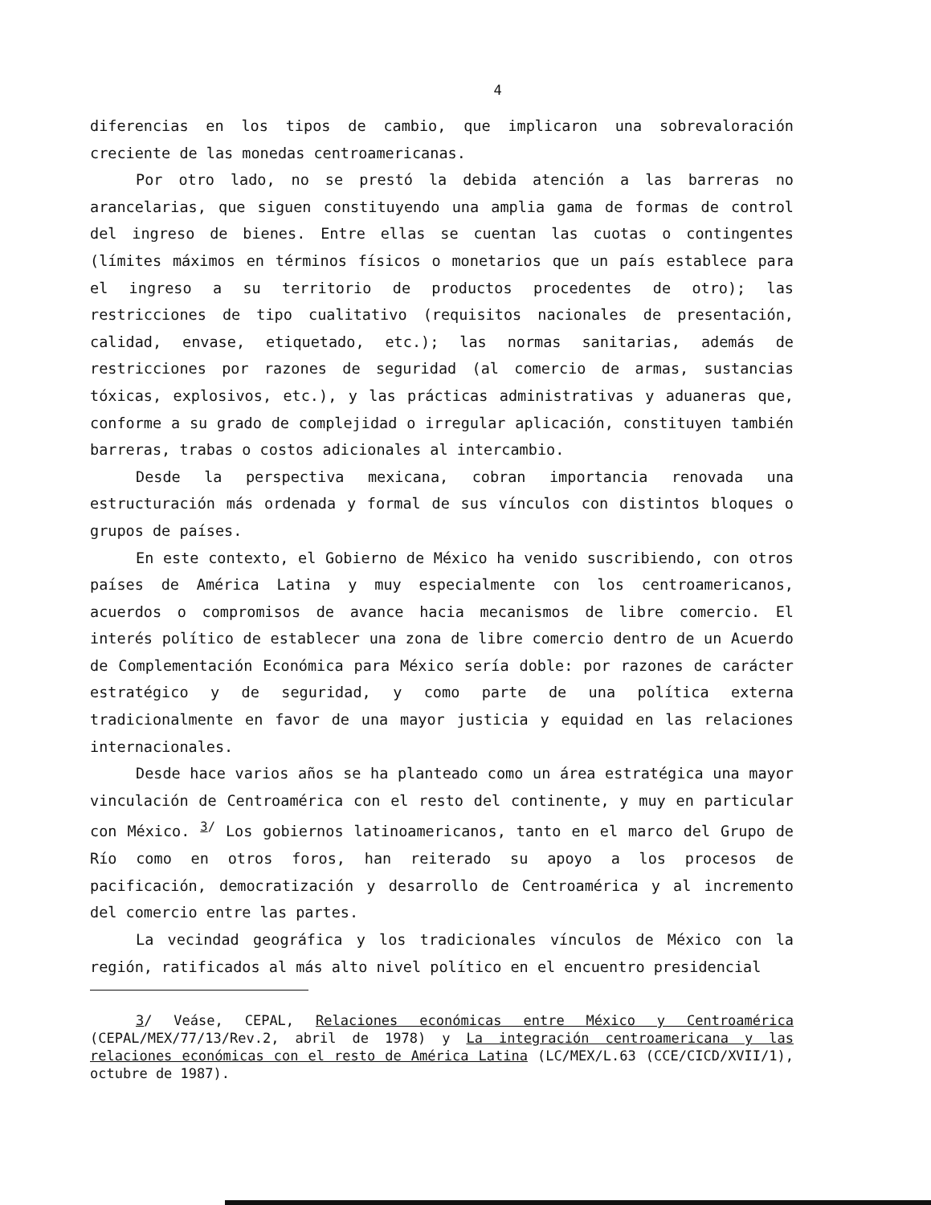4
diferencias en los tipos de cambio, que implicaron una sobrevaloración creciente de las monedas centroamericanas.
Por otro lado, no se prestó la debida atención a las barreras no arancelarias, que siguen constituyendo una amplia gama de formas de control del ingreso de bienes. Entre ellas se cuentan las cuotas o contingentes (límites máximos en términos físicos o monetarios que un país establece para el ingreso a su territorio de productos procedentes de otro); las restricciones de tipo cualitativo (requisitos nacionales de presentación, calidad, envase, etiquetado, etc.); las normas sanitarias, además de restricciones por razones de seguridad (al comercio de armas, sustancias tóxicas, explosivos, etc.), y las prácticas administrativas y aduaneras que, conforme a su grado de complejidad o irregular aplicación, constituyen también barreras, trabas o costos adicionales al intercambio.
Desde la perspectiva mexicana, cobran importancia renovada una estructuración más ordenada y formal de sus vínculos con distintos bloques o grupos de países.
En este contexto, el Gobierno de México ha venido suscribiendo, con otros países de América Latina y muy especialmente con los centroamericanos, acuerdos o compromisos de avance hacia mecanismos de libre comercio. El interés político de establecer una zona de libre comercio dentro de un Acuerdo de Complementación Económica para México sería doble: por razones de carácter estratégico y de seguridad, y como parte de una política externa tradicionalmente en favor de una mayor justicia y equidad en las relaciones internacionales.
Desde hace varios años se ha planteado como un área estratégica una mayor vinculación de Centroamérica con el resto del continente, y muy en particular con México. <sup>3/</sup> Los gobiernos latinoamericanos, tanto en el marco del Grupo de Río como en otros foros, han reiterado su apoyo a los procesos de pacificación, democratización y desarrollo de Centroamérica y al incremento del comercio entre las partes.
La vecindad geográfica y los tradicionales vínculos de México con la región, ratificados al más alto nivel político en el encuentro presidencial
3/ Veáse, CEPAL, Relaciones económicas entre México y Centroamérica (CEPAL/MEX/77/13/Rev.2, abril de 1978) y La integración centroamericana y las relaciones económicas con el resto de América Latina (LC/MEX/L.63 (CCE/CICD/XVII/1), octubre de 1987).